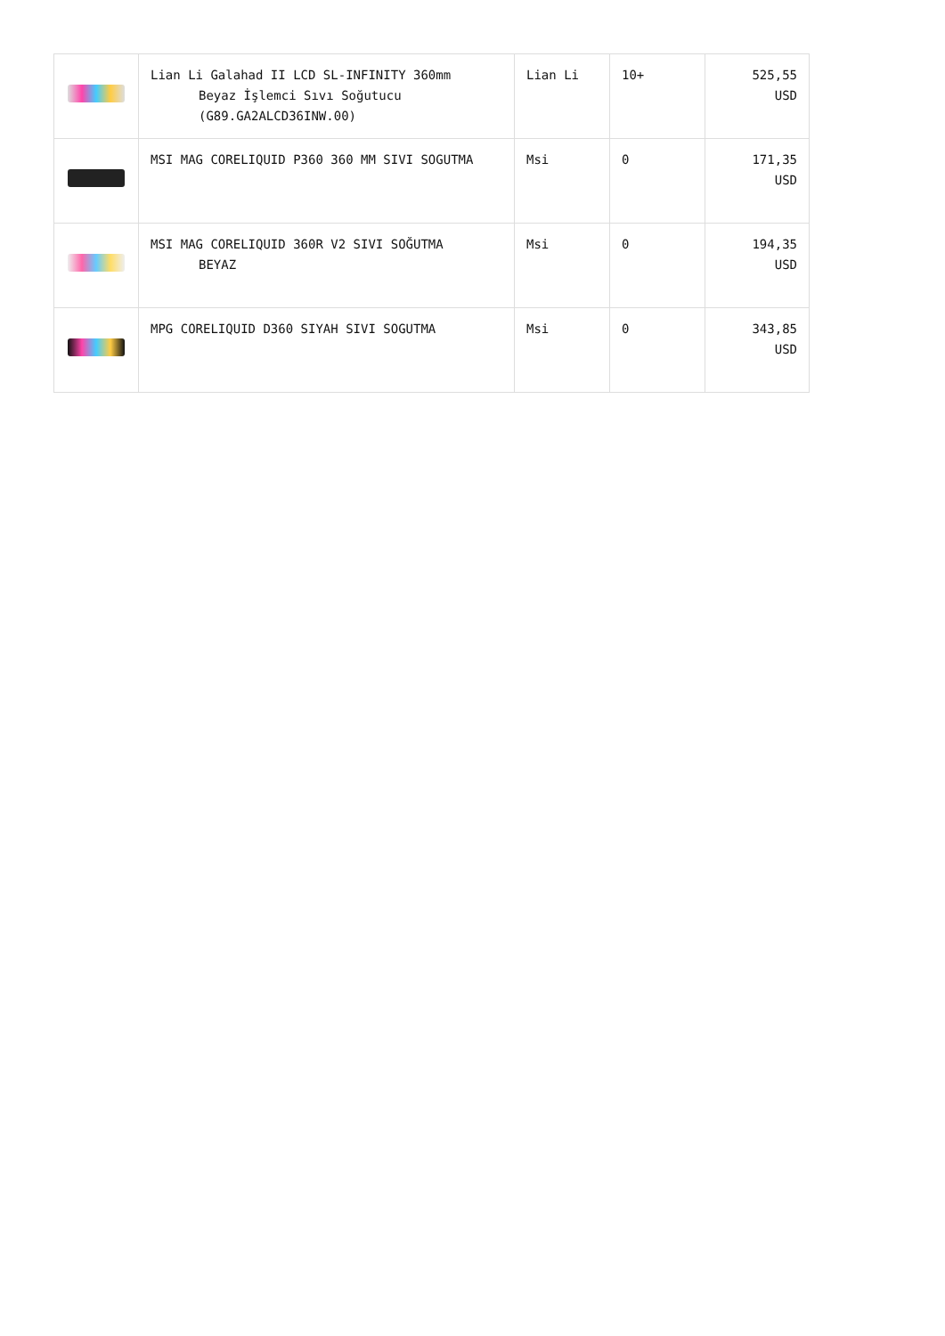| | Lian Li Galahad II LCD SL-INFINITY 360mm Beyaz İşlemci Sıvı Soğutucu (G89.GA2ALCD36INW.00) | Lian Li | 10+ | 525,55 USD |
| | MSI MAG CORELIQUID P360 360 MM SIVI SOGUTMA | Msi | 0 | 171,35 USD |
| | MSI MAG CORELIQUID 360R V2 SIVI SOĞUTMA BEYAZ | Msi | 0 | 194,35 USD |
| | MPG CORELIQUID D360 SIYAH SIVI SOGUTMA | Msi | 0 | 343,85 USD |